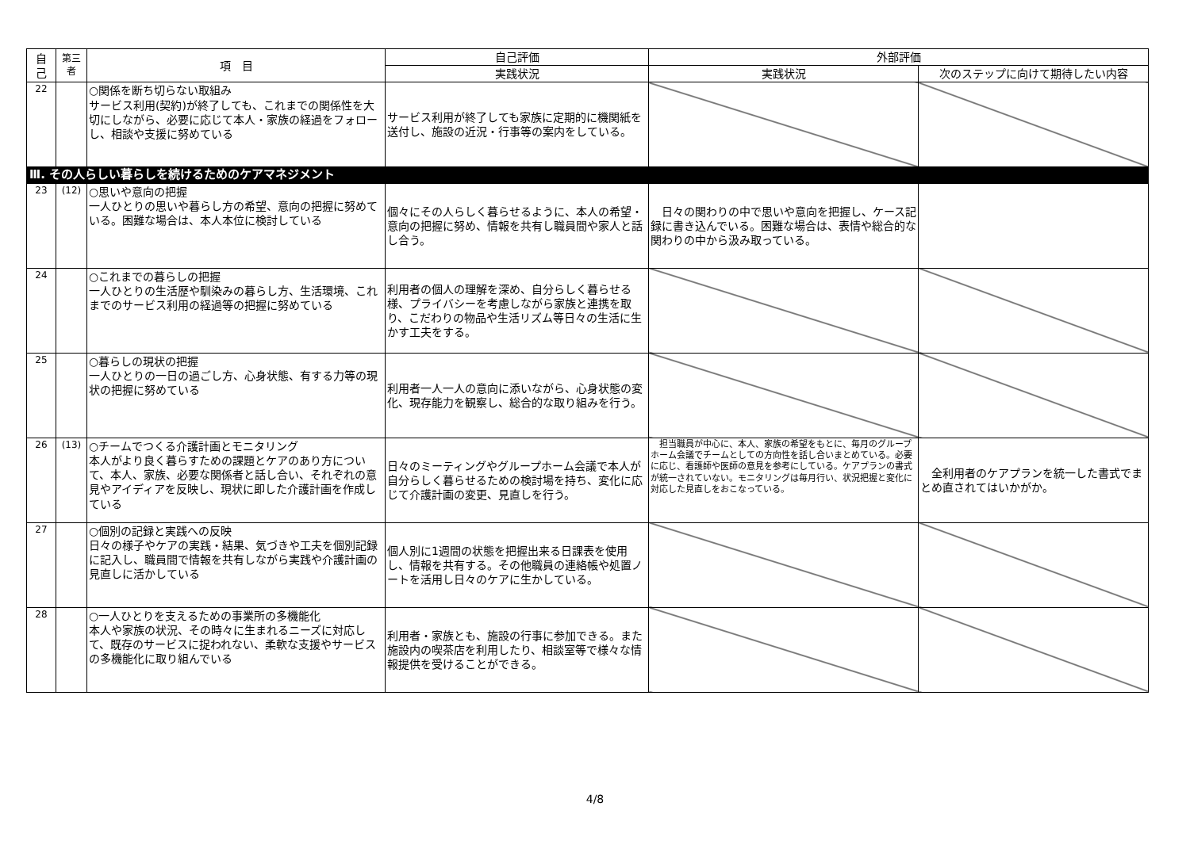| 自 己 | 第三者 | 項 目 | 自己評価 | 外部評価 | |
| --- | --- | --- | --- | --- | --- |
| | | | 実践状況 | 実践状況 | 次のステップに向けて期待したい内容 |
| 22 | | ○関係を断ち切らない取組み サービス利用(契約)が終了しても、これまでの関係性を大切にしながら、必要に応じて本人・家族の経過をフォローし、相談や支援に努めている | サービス利用が終了しても家族に定期的に機関紙を送付し、施設の近況・行事等の案内をしている。 | | |
| Ⅲ. その人らしい暮らしを続けるためのケアマネジメント | | | | | |
| 23 | (12) | ○思いや意向の把握 一人ひとりの思いや暮らし方の希望、意向の把握に努めている。困難な場合は、本人本位に検討している | 個々にその人らしく暮らせるように、本人の希望・意向の把握に努め、情報を共有し職員間や家人と話し合う。 | 日々の関わりの中で思いや意向を把握し、ケース記録に書き込んでいる。困難な場合は、表情や総合的な関わりの中から汲み取っている。 | |
| 24 | | ○これまでの暮らしの把握 一人ひとりの生活歴や馴染みの暮らし方、生活環境、これまでのサービス利用の経過等の把握に努めている | 利用者の個人の理解を深め、自分らしく暮らせる様、プライバシーを考慮しながら家族と連携を取り、こだわりの物品や生活リズム等日々の生活に生かす工夫をする。 | | |
| 25 | | ○暮らしの現状の把握 一人ひとりの一日の過ごし方、心身状態、有する力等の現状の把握に努めている | 利用者一人一人の意向に添いながら、心身状態の変化、現存能力を観察し、総合的な取り組みを行う。 | | |
| 26 | (13) | ○チームでつくる介護計画とモニタリング 本人がより良く暮らすための課題とケアのあり方について、本人、家族、必要な関係者と話し合い、それぞれの意見やアイディアを反映し、現状に即した介護計画を作成している | 日々のミーティングやグループホーム会議で本人が自分らしく暮らせるための検討場を持ち、変化に応じて介護計画の変更、見直しを行う。 | 担当職員が中心に、本人、家族の希望をもとに、毎月のグループホーム会議でチームとしての方向性を話し合いまとめている。必要に応じ、看護師や医師の意見を参考にしている。ケアプランの書式が統一されていない。モニタリングは毎月行い、状況把握と変化に対応した見直しをおこなっている。 | 全利用者のケアプランを統一した書式でまとめ直されてはいかがか。 |
| 27 | | ○個別の記録と実践への反映 日々の様子やケアの実践・結果、気づきや工夫を個別記録に記入し、職員間で情報を共有しながら実践や介護計画の見直しに活かしている | 個人別に1週間の状態を把握出来る日課表を使用し、情報を共有する。その他職員の連絡帳や処置ノートを活用し日々のケアに生かしている。 | | |
| 28 | | ○一人ひとりを支えるための事業所の多機能化 本人や家族の状況、その時々に生まれるニーズに対応して、既存のサービスに捉われない、柔軟な支援やサービスの多機能化に取り組んでいる | 利用者・家族とも、施設の行事に参加できる。また施設内の喫茶店を利用したり、相談室等で様々な情報提供を受けることができる。 | | |
4/8